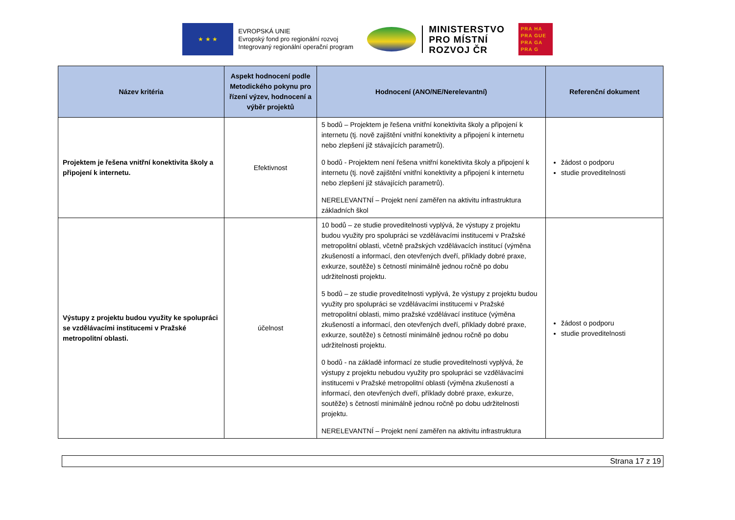★ ★ ★
EVROPSKÁ UNIE
Evropský fond pro regionální rozvoj
Integrovaný regionální operační program
MINISTERSTVO
PRO MÍSTNÍ
ROZVOJ ČR
PRA HA
PRA GUE
PRA GA
PRA G
| Název kritéria | Aspekt hodnocení podle Metodického pokynu pro řízení výzev, hodnocení a výběr projektů | Hodnocení (ANO/NE/Nerelevantní) | Referenční dokument |
| --- | --- | --- | --- |
| Projektem je řešena vnitřní konektivita školy a připojení k internetu. | Efektivnost | 5 bodů – Projektem je řešena vnitřní konektivita školy a připojení k internetu (tj. nově zajištění vnitřní konektivity a připojení k internetu nebo zlepšení již stávajících parametrů). 0 bodů - Projektem není řešena vnitřní konektivita školy a připojení k internetu (tj. nově zajištění vnitřní konektivity a připojení k internetu nebo zlepšení již stávajících parametrů). NERELEVANTNÍ – Projekt není zaměřen na aktivitu infrastruktura základních škol | žádost o podporu studie proveditelnosti |
| Výstupy z projektu budou využity ke spolupráci se vzdělávacími institucemi v Pražské metropolitní oblasti. | účelnost | 10 bodů – ze studie proveditelnosti vyplývá, že výstupy z projektu budou využity pro spolupráci se vzdělávacími institucemi v Pražské metropolitní oblasti, včetně pražských vzdělávacích institucí (výměna zkušeností a informací, den otevřených dveří, příklady dobré praxe, exkurze, soutěže) s četností minimálně jednou ročně po dobu udržitelnosti projektu. 5 bodů – ze studie proveditelnosti vyplývá, že výstupy z projektu budou využity pro spolupráci se vzdělávacími institucemi v Pražské metropolitní oblasti, mimo pražské vzdělávací instituce (výměna zkušeností a informací, den otevřených dveří, příklady dobré praxe, exkurze, soutěže) s četností minimálně jednou ročně po dobu udržitelnosti projektu. 0 bodů - na základě informací ze studie proveditelnosti vyplývá, že výstupy z projektu nebudou využity pro spolupráci se vzdělávacími institucemi v Pražské metropolitní oblasti (výměna zkušeností a informací, den otevřených dveří, příklady dobré praxe, exkurze, soutěže) s četností minimálně jednou ročně po dobu udržitelnosti projektu. NERELEVANTNÍ – Projekt není zaměřen na aktivitu infrastruktura | žádost o podporu studie proveditelnosti |
Strana 17 z 19